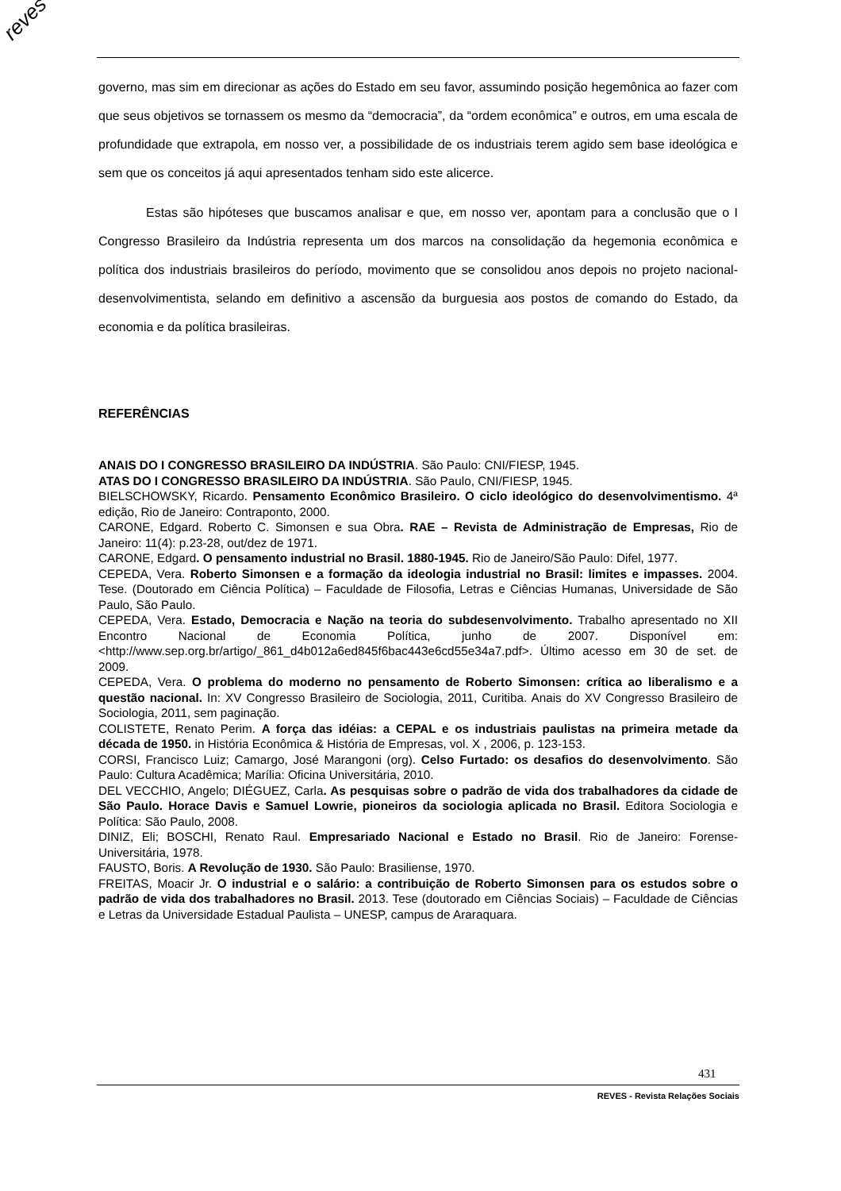reves
governo, mas sim em direcionar as ações do Estado em seu favor, assumindo posição hegemônica ao fazer com que seus objetivos se tornassem os mesmo da “democracia”, da “ordem econômica” e outros, em uma escala de profundidade que extrapola, em nosso ver, a possibilidade de os industriais terem agido sem base ideológica e sem que os conceitos já aqui apresentados tenham sido este alicerce.
Estas são hipóteses que buscamos analisar e que, em nosso ver, apontam para a conclusão que o I Congresso Brasileiro da Indústria representa um dos marcos na consolidação da hegemonia econômica e política dos industriais brasileiros do período, movimento que se consolidou anos depois no projeto nacional-desenvolvimentista, selando em definitivo a ascensão da burguesia aos postos de comando do Estado, da economia e da política brasileiras.
REFERÊNCIAS
ANAIS DO I CONGRESSO BRASILEIRO DA INDÚSTRIA. São Paulo: CNI/FIESP, 1945.
ATAS DO I CONGRESSO BRASILEIRO DA INDÚSTRIA. São Paulo, CNI/FIESP, 1945.
BIELSCHOWSKY, Ricardo. Pensamento Econômico Brasileiro. O ciclo ideológico do desenvolvimentismo. 4ª edição, Rio de Janeiro: Contraponto, 2000.
CARONE, Edgard. Roberto C. Simonsen e sua Obra. RAE – Revista de Administração de Empresas, Rio de Janeiro: 11(4): p.23-28, out/dez de 1971.
CARONE, Edgard. O pensamento industrial no Brasil. 1880-1945. Rio de Janeiro/São Paulo: Difel, 1977.
CEPEDA, Vera. Roberto Simonsen e a formação da ideologia industrial no Brasil: limites e impasses. 2004. Tese. (Doutorado em Ciência Política) – Faculdade de Filosofia, Letras e Ciências Humanas, Universidade de São Paulo, São Paulo.
CEPEDA, Vera. Estado, Democracia e Nação na teoria do subdesenvolvimento. Trabalho apresentado no XII Encontro Nacional de Economia Política, junho de 2007. Disponível em: <http://www.sep.org.br/artigo/_861_d4b012a6ed845f6bac443e6cd55e34a7.pdf>. Último acesso em 30 de set. de 2009.
CEPEDA, Vera. O problema do moderno no pensamento de Roberto Simonsen: crítica ao liberalismo e a questão nacional. In: XV Congresso Brasileiro de Sociologia, 2011, Curitiba. Anais do XV Congresso Brasileiro de Sociologia, 2011, sem paginação.
COLISTETE, Renato Perim. A força das idéias: a CEPAL e os industriais paulistas na primeira metade da década de 1950. in História Econômica & História de Empresas, vol. X , 2006, p. 123-153.
CORSI, Francisco Luiz; Camargo, José Marangoni (org). Celso Furtado: os desafios do desenvolvimento. São Paulo: Cultura Acadêmica; Marília: Oficina Universitária, 2010.
DEL VECCHIO, Angelo; DIÉGUEZ, Carla. As pesquisas sobre o padrão de vida dos trabalhadores da cidade de São Paulo. Horace Davis e Samuel Lowrie, pioneiros da sociologia aplicada no Brasil. Editora Sociologia e Política: São Paulo, 2008.
DINIZ, Eli; BOSCHI, Renato Raul. Empresariado Nacional e Estado no Brasil. Rio de Janeiro: Forense-Universitária, 1978.
FAUSTO, Boris. A Revolução de 1930. São Paulo: Brasiliense, 1970.
FREITAS, Moacir Jr. O industrial e o salário: a contribuição de Roberto Simonsen para os estudos sobre o padrão de vida dos trabalhadores no Brasil. 2013. Tese (doutorado em Ciências Sociais) – Faculdade de Ciências e Letras da Universidade Estadual Paulista – UNESP, campus de Araraquara.
431
REVES - Revista Relações Sociais